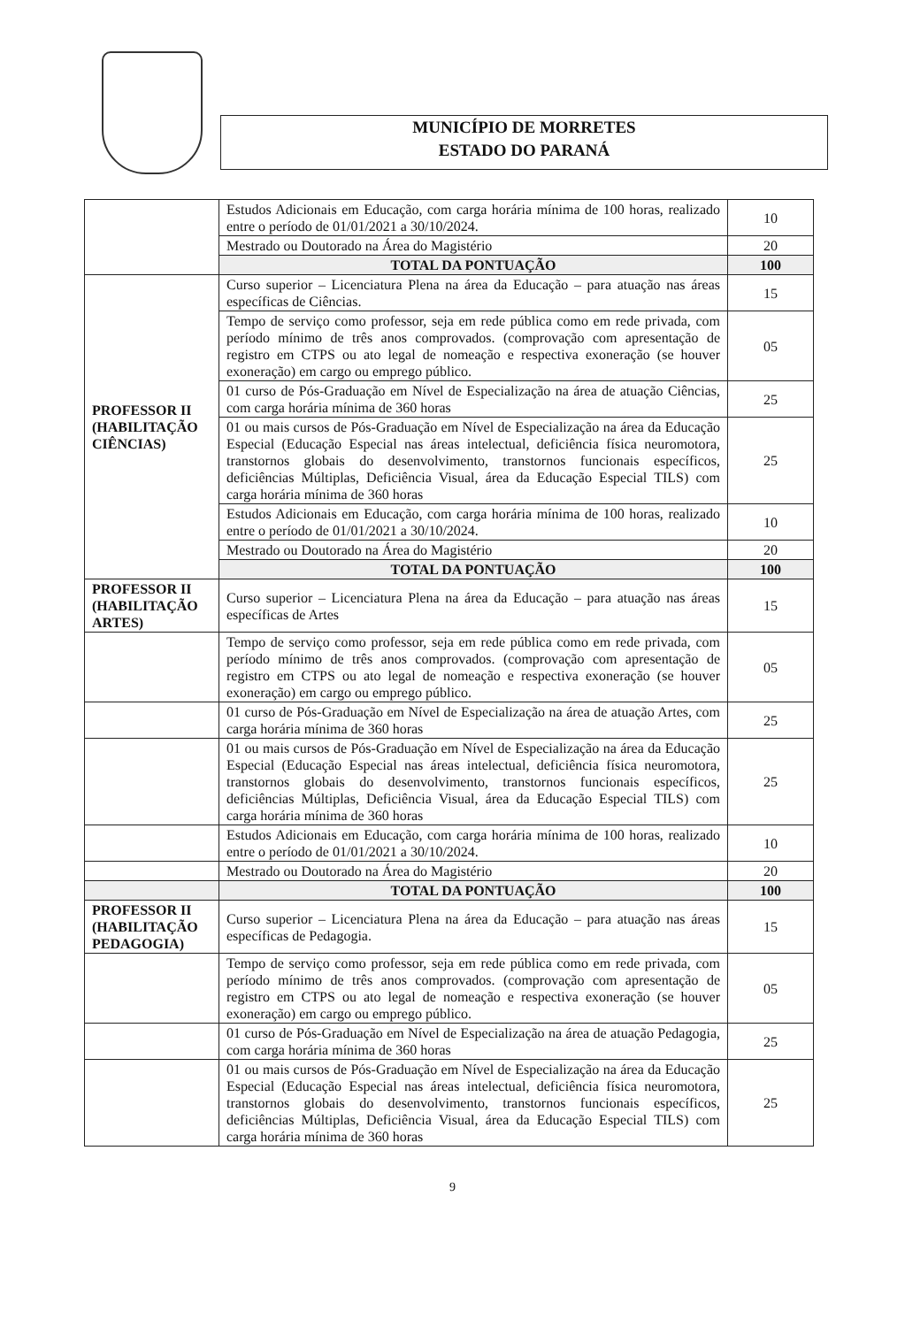MUNICÍPIO DE MORRETES
ESTADO DO PARANÁ
| | Estudos Adicionais em Educação, com carga horária mínima de 100 horas, realizado entre o período de 01/01/2021 a 30/10/2024. | 10 |
| | Mestrado ou Doutorado na Área do Magistério | 20 |
| | TOTAL DA PONTUAÇÃO | 100 |
| PROFESSOR II (HABILITAÇÃO CIÊNCIAS) | Curso superior – Licenciatura Plena na área da Educação – para atuação nas áreas específicas de Ciências. | 15 |
| | Tempo de serviço como professor, seja em rede pública como em rede privada, com período mínimo de três anos comprovados. (comprovação com apresentação de registro em CTPS ou ato legal de nomeação e respectiva exoneração (se houver exoneração) em cargo ou emprego público. | 05 |
| | 01 curso de Pós-Graduação em Nível de Especialização na área de atuação Ciências, com carga horária mínima de 360 horas | 25 |
| | 01 ou mais cursos de Pós-Graduação em Nível de Especialização na área da Educação Especial (Educação Especial nas áreas intelectual, deficiência física neuromotora, transtornos globais do desenvolvimento, transtornos funcionais específicos, deficiências Múltiplas, Deficiência Visual, área da Educação Especial TILS) com carga horária mínima de 360 horas | 25 |
| | Estudos Adicionais em Educação, com carga horária mínima de 100 horas, realizado entre o período de 01/01/2021 a 30/10/2024. | 10 |
| | Mestrado ou Doutorado na Área do Magistério | 20 |
| | TOTAL DA PONTUAÇÃO | 100 |
| PROFESSOR II (HABILITAÇÃO ARTES) | Curso superior – Licenciatura Plena na área da Educação – para atuação nas áreas específicas de Artes | 15 |
| | Tempo de serviço como professor, seja em rede pública como em rede privada, com período mínimo de três anos comprovados. (comprovação com apresentação de registro em CTPS ou ato legal de nomeação e respectiva exoneração (se houver exoneração) em cargo ou emprego público. | 05 |
| | 01 curso de Pós-Graduação em Nível de Especialização na área de atuação Artes, com carga horária mínima de 360 horas | 25 |
| | 01 ou mais cursos de Pós-Graduação em Nível de Especialização na área da Educação Especial (Educação Especial nas áreas intelectual, deficiência física neuromotora, transtornos globais do desenvolvimento, transtornos funcionais específicos, deficiências Múltiplas, Deficiência Visual, área da Educação Especial TILS) com carga horária mínima de 360 horas | 25 |
| | Estudos Adicionais em Educação, com carga horária mínima de 100 horas, realizado entre o período de 01/01/2021 a 30/10/2024. | 10 |
| | Mestrado ou Doutorado na Área do Magistério | 20 |
| | TOTAL DA PONTUAÇÃO | 100 |
| PROFESSOR II (HABILITAÇÃO PEDAGOGIA) | Curso superior – Licenciatura Plena na área da Educação – para atuação nas áreas específicas de Pedagogia. | 15 |
| | Tempo de serviço como professor, seja em rede pública como em rede privada, com período mínimo de três anos comprovados. (comprovação com apresentação de registro em CTPS ou ato legal de nomeação e respectiva exoneração (se houver exoneração) em cargo ou emprego público. | 05 |
| | 01 curso de Pós-Graduação em Nível de Especialização na área de atuação Pedagogia, com carga horária mínima de 360 horas | 25 |
| | 01 ou mais cursos de Pós-Graduação em Nível de Especialização na área da Educação Especial (Educação Especial nas áreas intelectual, deficiência física neuromotora, transtornos globais do desenvolvimento, transtornos funcionais específicos, deficiências Múltiplas, Deficiência Visual, área da Educação Especial TILS) com carga horária mínima de 360 horas | 25 |
9